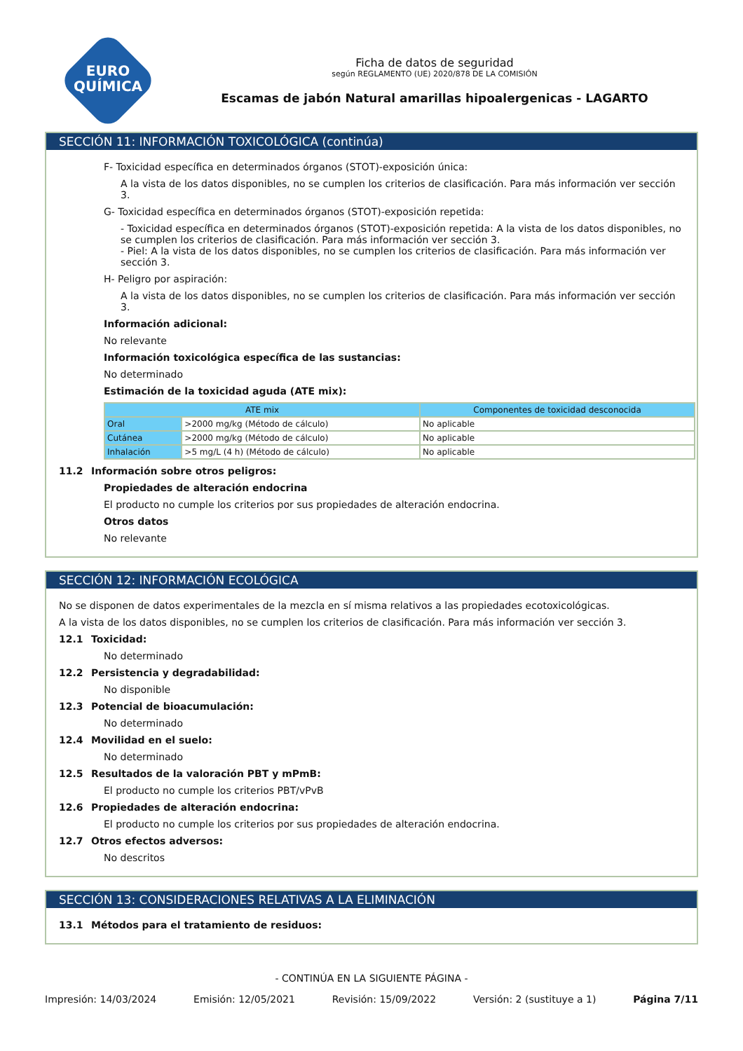EURO
QUÍMICA
Ficha de datos de seguridad
según REGLAMENTO (UE) 2020/878 DE LA COMISIÓN
Escamas de jabón Natural amarillas hipoalergenicas - LAGARTO
SECCIÓN 11: INFORMACIÓN TOXICOLÓGICA (continúa)
F- Toxicidad específica en determinados órganos (STOT)-exposición única:
A la vista de los datos disponibles, no se cumplen los criterios de clasificación. Para más información ver sección 3.
G- Toxicidad específica en determinados órganos (STOT)-exposición repetida:
- Toxicidad específica en determinados órganos (STOT)-exposición repetida: A la vista de los datos disponibles, no se cumplen los criterios de clasificación. Para más información ver sección 3.
- Piel: A la vista de los datos disponibles, no se cumplen los criterios de clasificación. Para más información ver sección 3.
H- Peligro por aspiración:
A la vista de los datos disponibles, no se cumplen los criterios de clasificación. Para más información ver sección 3.
Información adicional:
No relevante
Información toxicológica específica de las sustancias:
No determinado
Estimación de la toxicidad aguda (ATE mix):
| ATE mix | | Componentes de toxicidad desconocida |
| --- | --- | --- |
| Oral | >2000 mg/kg (Método de cálculo) | No aplicable |
| Cutánea | >2000 mg/kg (Método de cálculo) | No aplicable |
| Inhalación | >5 mg/L (4 h) (Método de cálculo) | No aplicable |
11.2 Información sobre otros peligros:
Propiedades de alteración endocrina
El producto no cumple los criterios por sus propiedades de alteración endocrina.
Otros datos
No relevante
SECCIÓN 12: INFORMACIÓN ECOLÓGICA
No se disponen de datos experimentales de la mezcla en sí misma relativos a las propiedades ecotoxicológicas.
A la vista de los datos disponibles, no se cumplen los criterios de clasificación. Para más información ver sección 3.
12.1 Toxicidad:
No determinado
12.2 Persistencia y degradabilidad:
No disponible
12.3 Potencial de bioacumulación:
No determinado
12.4 Movilidad en el suelo:
No determinado
12.5 Resultados de la valoración PBT y mPmB:
El producto no cumple los criterios PBT/vPvB
12.6 Propiedades de alteración endocrina:
El producto no cumple los criterios por sus propiedades de alteración endocrina.
12.7 Otros efectos adversos:
No descritos
SECCIÓN 13: CONSIDERACIONES RELATIVAS A LA ELIMINACIÓN
13.1 Métodos para el tratamiento de residuos:
- CONTINÚA EN LA SIGUIENTE PÁGINA -
Impresión: 14/03/2024 Emisión: 12/05/2021 Revisión: 15/09/2022 Versión: 2 (sustituye a 1) Página 7/11